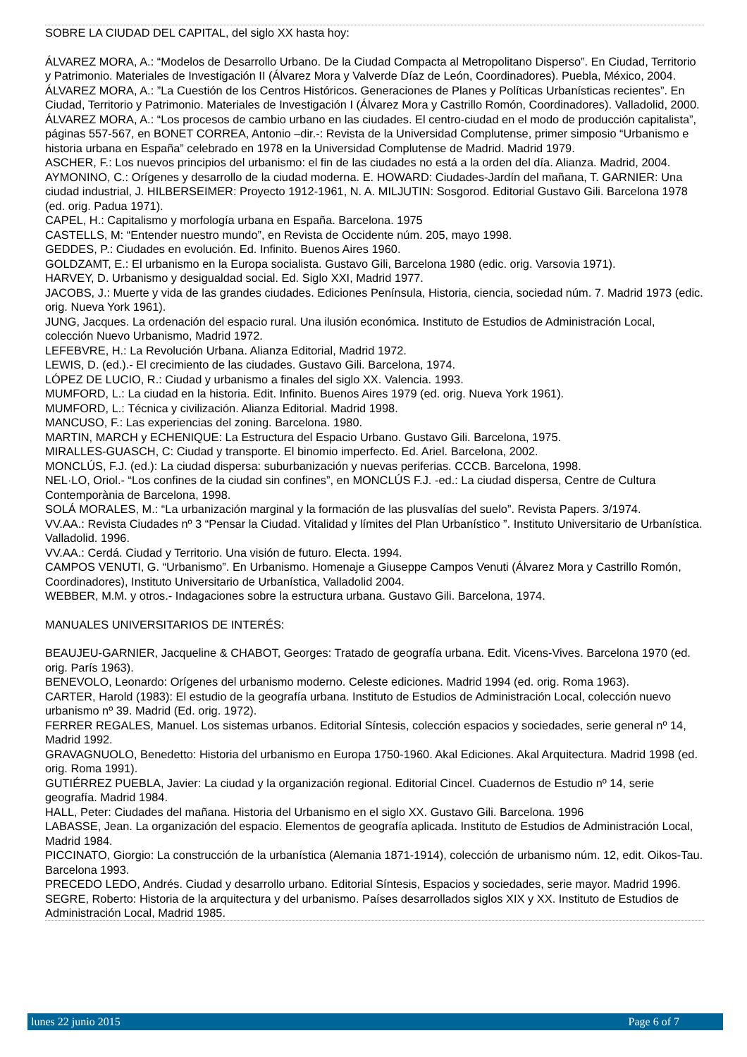SOBRE LA CIUDAD DEL CAPITAL, del siglo XX hasta hoy:
ÁLVAREZ MORA, A.: “Modelos de Desarrollo Urbano. De la Ciudad Compacta al Metropolitano Disperso”. En Ciudad, Territorio y Patrimonio. Materiales de Investigación II (Álvarez Mora y Valverde Díaz de León, Coordinadores). Puebla, México, 2004.
ÁLVAREZ MORA, A.: ”La Cuestión de los Centros Históricos. Generaciones de Planes y Políticas Urbanísticas recientes”. En Ciudad, Territorio y Patrimonio. Materiales de Investigación I (Álvarez Mora y Castrillo Romón, Coordinadores). Valladolid, 2000.
ÁLVAREZ MORA, A.: “Los procesos de cambio urbano en las ciudades. El centro-ciudad en el modo de producción capitalista”, páginas 557-567, en BONET CORREA, Antonio –dir.-: Revista de la Universidad Complutense, primer simposio “Urbanismo e historia urbana en España” celebrado en 1978 en la Universidad Complutense de Madrid. Madrid 1979.
ASCHER, F.: Los nuevos principios del urbanismo: el fin de las ciudades no está a la orden del día. Alianza. Madrid, 2004.
AYMONINO, C.: Orígenes y desarrollo de la ciudad moderna. E. HOWARD: Ciudades-Jardín del mañana, T. GARNIER: Una ciudad industrial, J. HILBERSEIMER: Proyecto 1912-1961, N. A. MILJUTIN: Sosgorod. Editorial Gustavo Gili. Barcelona 1978 (ed. orig. Padua 1971).
CAPEL, H.: Capitalismo y morfología urbana en España. Barcelona. 1975
CASTELLS, M: “Entender nuestro mundo”, en Revista de Occidente núm. 205, mayo 1998.
GEDDES, P.: Ciudades en evolución. Ed. Infinito. Buenos Aires 1960.
GOLDZAMT, E.: El urbanismo en la Europa socialista. Gustavo Gili, Barcelona 1980 (edic. orig. Varsovia 1971).
HARVEY, D. Urbanismo y desigualdad social. Ed. Siglo XXI, Madrid 1977.
JACOBS, J.: Muerte y vida de las grandes ciudades. Ediciones Península, Historia, ciencia, sociedad núm. 7. Madrid 1973 (edic. orig. Nueva York 1961).
JUNG, Jacques. La ordenación del espacio rural. Una ilusión económica. Instituto de Estudios de Administración Local, colección Nuevo Urbanismo, Madrid 1972.
LEFEBVRE, H.: La Revolución Urbana. Alianza Editorial, Madrid 1972.
LEWIS, D. (ed.).- El crecimiento de las ciudades. Gustavo Gili. Barcelona, 1974.
LÓPEZ DE LUCIO, R.: Ciudad y urbanismo a finales del siglo XX. Valencia. 1993.
MUMFORD, L.: La ciudad en la historia. Edit. Infinito. Buenos Aires 1979 (ed. orig. Nueva York 1961).
MUMFORD, L.: Técnica y civilización. Alianza Editorial. Madrid 1998.
MANCUSO, F.: Las experiencias del zoning. Barcelona. 1980.
MARTIN, MARCH y ECHENIQUE: La Estructura del Espacio Urbano. Gustavo Gili. Barcelona, 1975.
MIRALLES-GUASCH, C: Ciudad y transporte. El binomio imperfecto. Ed. Ariel. Barcelona, 2002.
MONCLÚS, F.J. (ed.): La ciudad dispersa: suburbanización y nuevas periferias. CCCB. Barcelona, 1998.
NEL·LO, Oriol.- “Los confines de la ciudad sin confines”, en MONCLÚS F.J. -ed.: La ciudad dispersa, Centre de Cultura Contemporània de Barcelona, 1998.
SOLÁ MORALES, M.: “La urbanización marginal y la formación de las plusvalías del suelo”. Revista Papers. 3/1974.
VV.AA.: Revista Ciudades nº 3 “Pensar la Ciudad. Vitalidad y límites del Plan Urbanístico ”. Instituto Universitario de Urbanística. Valladolid. 1996.
VV.AA.: Cerdá. Ciudad y Territorio. Una visión de futuro. Electa. 1994.
CAMPOS VENUTI, G. “Urbanismo”. En Urbanismo. Homenaje a Giuseppe Campos Venuti (Álvarez Mora y Castrillo Romón, Coordinadores), Instituto Universitario de Urbanística, Valladolid 2004.
WEBBER, M.M. y otros.- Indagaciones sobre la estructura urbana. Gustavo Gili. Barcelona, 1974.
MANUALES UNIVERSITARIOS DE INTERÉS:
BEAUJEU-GARNIER, Jacqueline & CHABOT, Georges: Tratado de geografía urbana. Edit. Vicens-Vives. Barcelona 1970 (ed. orig. París 1963).
BENEVOLO, Leonardo: Orígenes del urbanismo moderno. Celeste ediciones. Madrid 1994 (ed. orig. Roma 1963).
CARTER, Harold (1983): El estudio de la geografía urbana. Instituto de Estudios de Administración Local, colección nuevo urbanismo nº 39. Madrid (Ed. orig. 1972).
FERRER REGALES, Manuel. Los sistemas urbanos. Editorial Síntesis, colección espacios y sociedades, serie general nº 14, Madrid 1992.
GRAVAGNUOLO, Benedetto: Historia del urbanismo en Europa 1750-1960. Akal Ediciones. Akal Arquitectura. Madrid 1998 (ed. orig. Roma 1991).
GUTIÉRREZ PUEBLA, Javier: La ciudad y la organización regional. Editorial Cincel. Cuadernos de Estudio nº 14, serie geografía. Madrid 1984.
HALL, Peter: Ciudades del mañana. Historia del Urbanismo en el siglo XX. Gustavo Gili. Barcelona. 1996
LABASSE, Jean. La organización del espacio. Elementos de geografía aplicada. Instituto de Estudios de Administración Local, Madrid 1984.
PICCINATO, Giorgio: La construcción de la urbanística (Alemania 1871-1914), colección de urbanismo núm. 12, edit. Oikos-Tau. Barcelona 1993.
PRECEDO LEDO, Andrés. Ciudad y desarrollo urbano. Editorial Síntesis, Espacios y sociedades, serie mayor. Madrid 1996.
SEGRE, Roberto: Historia de la arquitectura y del urbanismo. Países desarrollados siglos XIX y XX. Instituto de Estudios de Administración Local, Madrid 1985.
lunes 22 junio 2015 Page 6 of 7